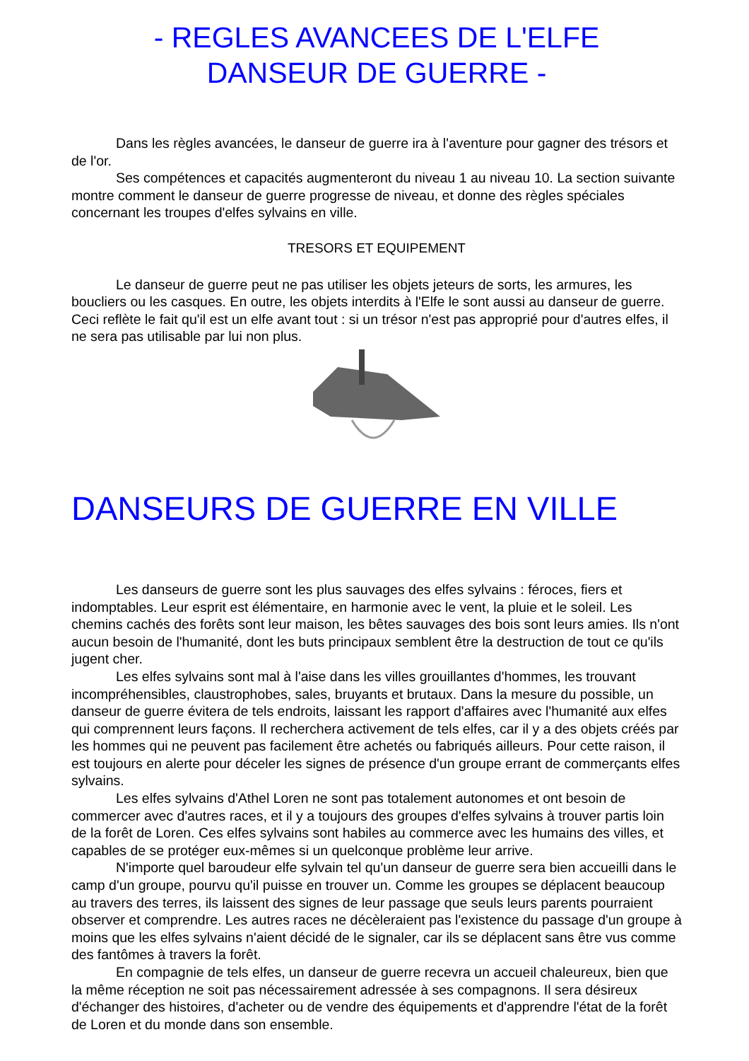- REGLES AVANCEES DE L'ELFE
DANSEUR DE GUERRE -
Dans les règles avancées, le danseur de guerre ira à l'aventure pour gagner des trésors et de l'or.
Ses compétences et capacités augmenteront du niveau 1 au niveau 10. La section suivante montre comment le danseur de guerre progresse de niveau, et donne des règles spéciales concernant les troupes d'elfes sylvains en ville.
TRESORS ET EQUIPEMENT
Le danseur de guerre peut ne pas utiliser les objets jeteurs de sorts, les armures, les boucliers ou les casques. En outre, les objets interdits à l'Elfe le sont aussi au danseur de guerre. Ceci reflète le fait qu'il est un elfe avant tout : si un trésor n'est pas approprié pour d'autres elfes, il ne sera pas utilisable par lui non plus.
DANSEURS DE GUERRE EN VILLE
Les danseurs de guerre sont les plus sauvages des elfes sylvains : féroces, fiers et indomptables. Leur esprit est élémentaire, en harmonie avec le vent, la pluie et le soleil. Les chemins cachés des forêts sont leur maison, les bêtes sauvages des bois sont leurs amies. Ils n'ont aucun besoin de l'humanité, dont les buts principaux semblent être la destruction de tout ce qu'ils jugent cher.
Les elfes sylvains sont mal à l'aise dans les villes grouillantes d'hommes, les trouvant incompréhensibles, claustrophobes, sales, bruyants et brutaux. Dans la mesure du possible, un danseur de guerre évitera de tels endroits, laissant les rapport d'affaires avec l'humanité aux elfes qui comprennent leurs façons. Il recherchera activement de tels elfes, car il y a des objets créés par les hommes qui ne peuvent pas facilement être achetés ou fabriqués ailleurs. Pour cette raison, il est toujours en alerte pour déceler les signes de présence d'un groupe errant de commerçants elfes sylvains.
Les elfes sylvains d'Athel Loren ne sont pas totalement autonomes et ont besoin de commercer avec d'autres races, et il y a toujours des groupes d'elfes sylvains à trouver partis loin de la forêt de Loren. Ces elfes sylvains sont habiles au commerce avec les humains des villes, et capables de se protéger eux-mêmes si un quelconque problème leur arrive.
N'importe quel baroudeur elfe sylvain tel qu'un danseur de guerre sera bien accueilli dans le camp d'un groupe, pourvu qu'il puisse en trouver un. Comme les groupes se déplacent beaucoup au travers des terres, ils laissent des signes de leur passage que seuls leurs parents pourraient observer et comprendre. Les autres races ne décèleraient pas l'existence du passage d'un groupe à moins que les elfes sylvains n'aient décidé de le signaler, car ils se déplacent sans être vus comme des fantômes à travers la forêt.
En compagnie de tels elfes, un danseur de guerre recevra un accueil chaleureux, bien que la même réception ne soit pas nécessairement adressée à ses compagnons. Il sera désireux d'échanger des histoires, d'acheter ou de vendre des équipements et d'apprendre l'état de la forêt de Loren et du monde dans son ensemble.